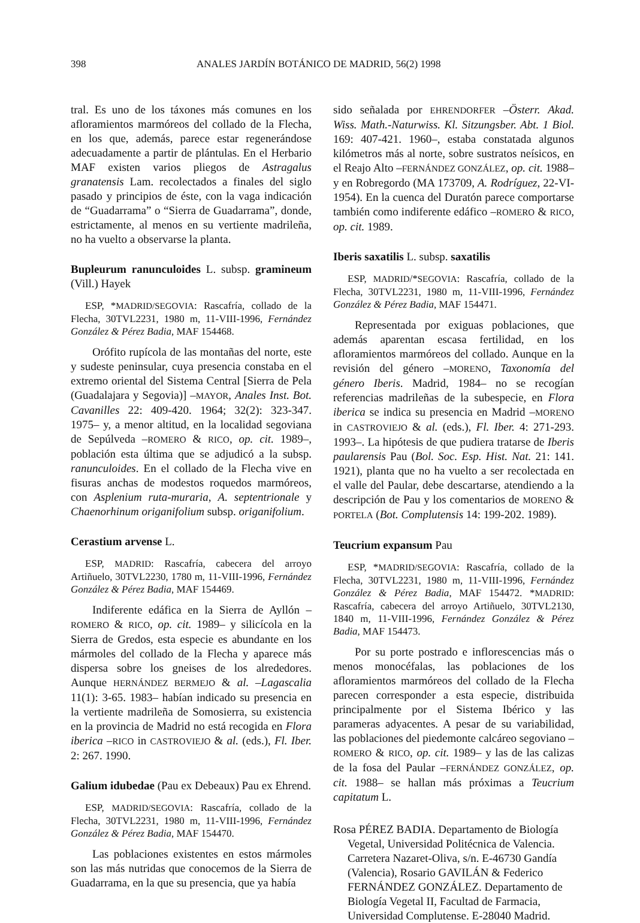398 ANALES JARDÍN BOTÁNICO DE MADRID, 56(2) 1998
tral. Es uno de los táxones más comunes en los afloramientos marmóreos del collado de la Flecha, en los que, además, parece estar regenerándose adecuadamente a partir de plántulas. En el Herbario MAF existen varios pliegos de Astragalus granatensis Lam. recolectados a finales del siglo pasado y principios de éste, con la vaga indicación de “Guadarrama” o “Sierra de Guadarrama”, donde, estrictamente, al menos en su vertiente madrileña, no ha vuelto a observarse la planta.
Bupleurum ranunculoides L. subsp. gramineum (Vill.) Hayek
ESP, *MADRID/SEGOVIA: Rascafría, collado de la Flecha, 30TVL2231, 1980 m, 11-VIII-1996, Fernández González & Pérez Badia, MAF 154468.
Orófito rupícola de las montañas del norte, este y sudeste peninsular, cuya presencia constaba en el extremo oriental del Sistema Central [Sierra de Pela (Guadalajara y Segovia)] –MAYOR, Anales Inst. Bot. Cavanilles 22: 409-420. 1964; 32(2): 323-347. 1975– y, a menor altitud, en la localidad segoviana de Sepúlveda –ROMERO & RICO, op. cit. 1989–, población esta última que se adjudicó a la subsp. ranunculoides. En el collado de la Flecha vive en fisuras anchas de modestos roquedos marmóreos, con Asplenium ruta-muraria, A. septentrionale y Chaenorhinum origanifolium subsp. origanifolium.
Cerastium arvense L.
ESP, MADRID: Rascafría, cabecera del arroyo Artiñuelo, 30TVL2230, 1780 m, 11-VIII-1996, Fernández González & Pérez Badia, MAF 154469.
Indiferente edáfica en la Sierra de Ayllón –ROMERO & RICO, op. cit. 1989– y silicícola en la Sierra de Gredos, esta especie es abundante en los mármoles del collado de la Flecha y aparece más dispersa sobre los gneises de los alrededores. Aunque HERNÁNDEZ BERMEJO & al. –Lagascalia 11(1): 3-65. 1983– habían indicado su presencia en la vertiente madrileña de Somosierra, su existencia en la provincia de Madrid no está recogida en Flora iberica –RICO in CASTROVIEJO & al. (eds.), Fl. Iber. 2: 267. 1990.
Galium idubedae (Pau ex Debeaux) Pau ex Ehrend.
ESP, MADRID/SEGOVIA: Rascafría, collado de la Flecha, 30TVL2231, 1980 m, 11-VIII-1996, Fernández González & Pérez Badia, MAF 154470.
Las poblaciones existentes en estos mármoles son las más nutridas que conocemos de la Sierra de Guadarrama, en la que su presencia, que ya había
sido señalada por EHRENDORFER –Österr. Akad. Wiss. Math.-Naturwiss. Kl. Sitzungsber. Abt. 1 Biol. 169: 407-421. 1960–, estaba constatada algunos kilómetros más al norte, sobre sustratos neísicos, en el Reajo Alto –FERNÁNDEZ GONZÁLEZ, op. cit. 1988– y en Robregordo (MA 173709, A. Rodríguez, 22-VI-1954). En la cuenca del Duratón parece comportarse también como indiferente edáfico –ROMERO & RICO, op. cit. 1989.
Iberis saxatilis L. subsp. saxatilis
ESP, MADRID/*SEGOVIA: Rascafría, collado de la Flecha, 30TVL2231, 1980 m, 11-VIII-1996, Fernández González & Pérez Badia, MAF 154471.
Representada por exiguas poblaciones, que además aparentan escasa fertilidad, en los afloramientos marmóreos del collado. Aunque en la revisión del género –MORENO, Taxonomía del género Iberis. Madrid, 1984– no se recogían referencias madrileñas de la subespecie, en Flora iberica se indica su presencia en Madrid –MORENO in CASTROVIEJO & al. (eds.), Fl. Iber. 4: 271-293. 1993–. La hipótesis de que pudiera tratarse de Iberis paularensis Pau (Bol. Soc. Esp. Hist. Nat. 21: 141. 1921), planta que no ha vuelto a ser recolectada en el valle del Paular, debe descartarse, atendiendo a la descripción de Pau y los comentarios de MORENO & PORTELA (Bot. Complutensis 14: 199-202. 1989).
Teucrium expansum Pau
ESP, *MADRID/SEGOVIA: Rascafría, collado de la Flecha, 30TVL2231, 1980 m, 11-VIII-1996, Fernández González & Pérez Badia, MAF 154472. *MADRID: Rascafría, cabecera del arroyo Artiñuelo, 30TVL2130, 1840 m, 11-VIII-1996, Fernández González & Pérez Badia, MAF 154473.
Por su porte postrado e inflorescencias más o menos monocéfalas, las poblaciones de los afloramientos marmóreos del collado de la Flecha parecen corresponder a esta especie, distribuida principalmente por el Sistema Ibérico y las parameras adyacentes. A pesar de su variabilidad, las poblaciones del piedemonte calcáreo segoviano –ROMERO & RICO, op. cit. 1989– y las de las calizas de la fosa del Paular –FERNÁNDEZ GONZÁLEZ, op. cit. 1988– se hallan más próximas a Teucrium capitatum L.
Rosa PÉREZ BADIA. Departamento de Biología Vegetal, Universidad Politécnica de Valencia. Carretera Nazaret-Oliva, s/n. E-46730 Gandía (Valencia), Rosario GAVILÁN & Federico FERNÁNDEZ GONZÁLEZ. Departamento de Biología Vegetal II, Facultad de Farmacia, Universidad Complutense. E-28040 Madrid.